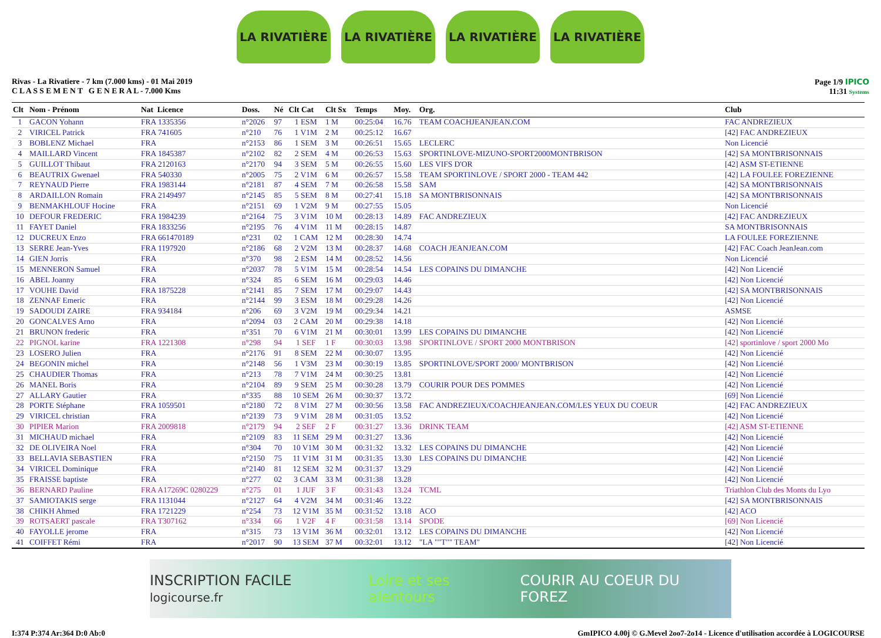LA RIVATIÈRE LA RIVATIÈRE LA RIVATIÈRE LA RIVATIÈRE
Rivas - La Rivatiere - 7 km (7.000 kms) - 01 Mai 2019
C L A S S E M E N T G E N E R A L - 7.000 Kms
Page 1/9 IPICO
11:31 Systems
| Clt | Nom - Prénom | Nat Licence | Doss. | Né | Clt Cat | Clt Sx | Temps | Moy. | Org. | Club |
| --- | --- | --- | --- | --- | --- | --- | --- | --- | --- | --- |
| 1 | GACON Yohann | FRA 1335356 | n°2026 | 97 | 1 ESM | 1 M | 00:25:04 | 16.76 | TEAM COACHJEANJEAN.COM | FAC ANDREZIEUX |
| 2 | VIRICEL Patrick | FRA 741605 | n°210 | 76 | 1 V1M | 2 M | 00:25:12 | 16.67 | | [42] FAC ANDREZIEUX |
| 3 | BOBLENZ Michael | FRA | n°2153 | 86 | 1 SEM | 3 M | 00:26:51 | 15.65 | LECLERC | Non Licencié |
| 4 | MAILLARD Vincent | FRA 1845387 | n°2102 | 82 | 2 SEM | 4 M | 00:26:53 | 15.63 | SPORTINLOVE-MIZUNO-SPORT2000MONTBRISON | [42] SA MONTBRISONNAIS |
| 5 | GUILLOT Thibaut | FRA 2120163 | n°2170 | 94 | 3 SEM | 5 M | 00:26:55 | 15.60 | LES VIFS D'OR | [42] ASM ST-ETIENNE |
| 6 | BEAUTRIX Gwenael | FRA 540330 | n°2005 | 75 | 2 V1M | 6 M | 00:26:57 | 15.58 | TEAM SPORTINLOVE / SPORT 2000 - TEAM 442 | [42] LA FOULEE FOREZIENNE |
| 7 | REYNAUD Pierre | FRA 1983144 | n°2181 | 87 | 4 SEM | 7 M | 00:26:58 | 15.58 | SAM | [42] SA MONTBRISONNAIS |
| 8 | ARDAILLON Romain | FRA 2149497 | n°2145 | 85 | 5 SEM | 8 M | 00:27:41 | 15.18 | SA MONTBRISONNAIS | [42] SA MONTBRISONNAIS |
| 9 | BENMAKHLOUF Hocine | FRA | n°2151 | 69 | 1 V2M | 9 M | 00:27:55 | 15.05 | | Non Licencié |
| 10 | DEFOUR FREDERIC | FRA 1984239 | n°2164 | 75 | 3 V1M | 10 M | 00:28:13 | 14.89 | FAC ANDREZIEUX | [42] FAC ANDREZIEUX |
| 11 | FAYET Daniel | FRA 1833256 | n°2195 | 76 | 4 V1M | 11 M | 00:28:15 | 14.87 | | SA MONTBRISONNAIS |
| 12 | DUCREUX Enzo | FRA 661470189 | n°231 | 02 | 1 CAM | 12 M | 00:28:30 | 14.74 | | LA FOULEE FOREZIENNE |
| 13 | SERRE Jean-Yves | FRA 1197920 | n°2186 | 68 | 2 V2M | 13 M | 00:28:37 | 14.68 | COACH JEANJEAN.COM | [42] FAC Coach JeanJean.com |
| 14 | GIEN Jorris | FRA | n°370 | 98 | 2 ESM | 14 M | 00:28:52 | 14.56 | | Non Licencié |
| 15 | MENNERON Samuel | FRA | n°2037 | 78 | 5 V1M | 15 M | 00:28:54 | 14.54 | LES COPAINS DU DIMANCHE | [42] Non Licencié |
| 16 | ABEL Joanny | FRA | n°324 | 85 | 6 SEM | 16 M | 00:29:03 | 14.46 | | [42] Non Licencié |
| 17 | VOUHE David | FRA 1875228 | n°2141 | 85 | 7 SEM | 17 M | 00:29:07 | 14.43 | | [42] SA MONTBRISONNAIS |
| 18 | ZENNAF Emeric | FRA | n°2144 | 99 | 3 ESM | 18 M | 00:29:28 | 14.26 | | [42] Non Licencié |
| 19 | SADOUDI ZAIRE | FRA 934184 | n°206 | 69 | 3 V2M | 19 M | 00:29:34 | 14.21 | | ASMSE |
| 20 | GONCALVES Arno | FRA | n°2094 | 03 | 2 CAM | 20 M | 00:29:38 | 14.18 | | [42] Non Licencié |
| 21 | BRUNON frederic | FRA | n°351 | 70 | 6 V1M | 21 M | 00:30:01 | 13.99 | LES COPAINS DU DIMANCHE | [42] Non Licencié |
| 22 | PIGNOL karine | FRA 1221308 | n°298 | 94 | 1 SEF | 1 F | 00:30:03 | 13.98 | SPORTINLOVE / SPORT 2000 MONTBRISON | [42] sportinlove / sport 2000 Mo |
| 23 | LOSERO Julien | FRA | n°2176 | 91 | 8 SEM | 22 M | 00:30:07 | 13.95 | | [42] Non Licencié |
| 24 | BEGONIN michel | FRA | n°2148 | 56 | 1 V3M | 23 M | 00:30:19 | 13.85 | SPORTINLOVE/SPORT 2000/ MONTBRISON | [42] Non Licencié |
| 25 | CHAUDIER Thomas | FRA | n°213 | 78 | 7 V1M | 24 M | 00:30:25 | 13.81 | | [42] Non Licencié |
| 26 | MANEL Boris | FRA | n°2104 | 89 | 9 SEM | 25 M | 00:30:28 | 13.79 | COURIR POUR DES POMMES | [42] Non Licencié |
| 27 | ALLARY Gautier | FRA | n°335 | 88 | 10 SEM | 26 M | 00:30:37 | 13.72 | | [69] Non Licencié |
| 28 | PORTE Stéphane | FRA 1059501 | n°2180 | 72 | 8 V1M | 27 M | 00:30:56 | 13.58 | FAC ANDREZIEUX/COACHJEANJEAN.COM/LES YEUX DU COEUR | [42] FAC ANDREZIEUX |
| 29 | VIRICEL christian | FRA | n°2139 | 73 | 9 V1M | 28 M | 00:31:05 | 13.52 | | [42] Non Licencié |
| 30 | PIPIER Marion | FRA 2009818 | n°2179 | 94 | 2 SEF | 2 F | 00:31:27 | 13.36 | DRINK TEAM | [42] ASM ST-ETIENNE |
| 31 | MICHAUD michael | FRA | n°2109 | 83 | 11 SEM | 29 M | 00:31:27 | 13.36 | | [42] Non Licencié |
| 32 | DE OLIVEIRA Noel | FRA | n°304 | 70 | 10 V1M | 30 M | 00:31:32 | 13.32 | LES COPAINS DU DIMANCHE | [42] Non Licencié |
| 33 | BELLAVIA SEBASTIEN | FRA | n°2150 | 75 | 11 V1M | 31 M | 00:31:35 | 13.30 | LES COPAINS DU DIMANCHE | [42] Non Licencié |
| 34 | VIRICEL Dominique | FRA | n°2140 | 81 | 12 SEM | 32 M | 00:31:37 | 13.29 | | [42] Non Licencié |
| 35 | FRAISSE baptiste | FRA | n°277 | 02 | 3 CAM | 33 M | 00:31:38 | 13.28 | | [42] Non Licencié |
| 36 | BERNARD Pauline | FRA A17269C 0280229 | n°275 | 01 | 1 JUF | 3 F | 00:31:43 | 13.24 | TCML | Triathlon Club des Monts du Lyo |
| 37 | SAMIOTAKIS serge | FRA 1131044 | n°2127 | 64 | 4 V2M | 34 M | 00:31:46 | 13.22 | | [42] SA MONTBRISONNAIS |
| 38 | CHIKH Ahmed | FRA 1721229 | n°254 | 73 | 12 V1M | 35 M | 00:31:52 | 13.18 | ACO | [42] ACO |
| 39 | ROTSAERT pascale | FRA T307162 | n°334 | 66 | 1 V2F | 4 F | 00:31:58 | 13.14 | SPODE | [69] Non Licencié |
| 40 | FAYOLLE jerome | FRA | n°315 | 73 | 13 V1M | 36 M | 00:32:01 | 13.12 | LES COPAINS DU DIMANCHE | [42] Non Licencié |
| 41 | COIFFET Rémi | FRA | n°2017 | 90 | 13 SEM | 37 M | 00:32:01 | 13.12 | "LA ""T"" TEAM" | [42] Non Licencié |
INSCRIPTION FACILE logicourse.fr Loire et ses alentours COURIR AU COEUR DU FOREZ
I:374 P:374 Ar:364 D:0 Ab:0 GmIPICO 4.00j © G.Mevel 2oo7-2o14 - Licence d'utilisation accordée à LOGICOURSE